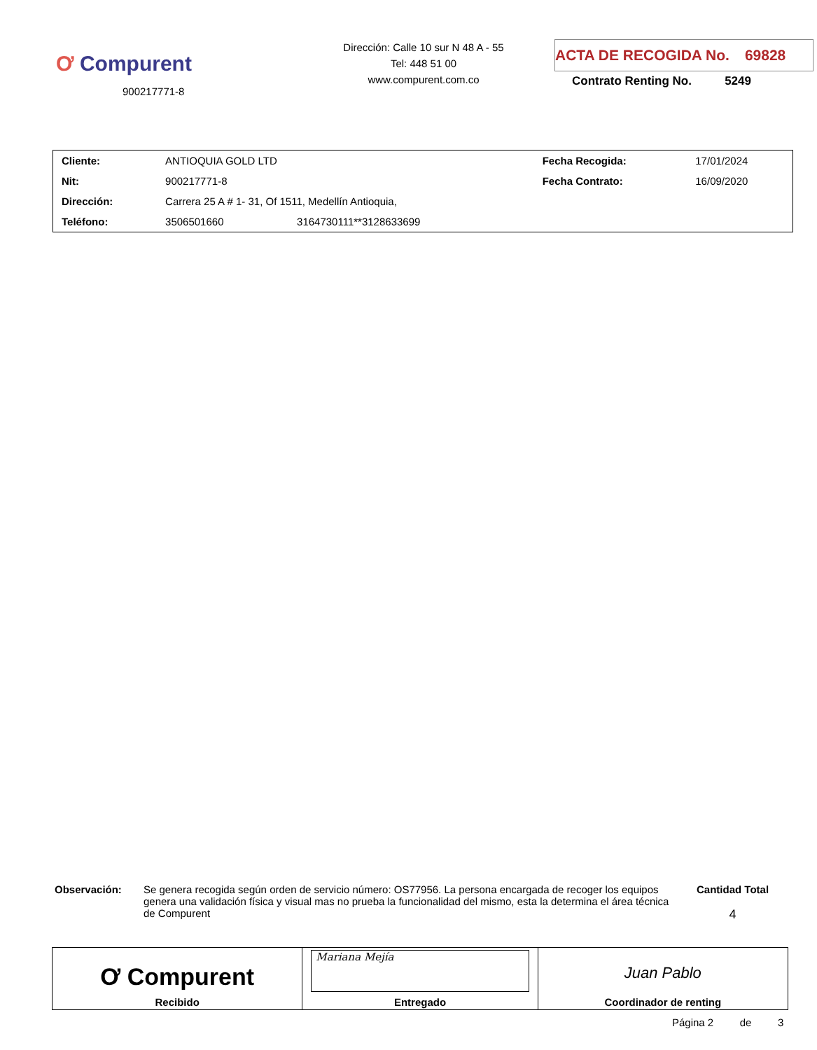Ơ Compurent
900217771-8
Dirección: Calle 10 sur N 48 A - 55
Tel: 448 51 00
www.compurent.com.co
ACTA DE RECOGIDA No. 69828
Contrato Renting No. 5249
| Cliente: | ANTIOQUIA GOLD LTD | | Fecha Recogida: | 17/01/2024 |
| Nit: | 900217771-8 | | Fecha Contrato: | 16/09/2020 |
| Dirección: | Carrera 25 A # 1- 31, Of 1511, Medellín Antioquia, | | | |
| Teléfono: | 3506501660 | 3164730111**3128633699 | | |
Observación:
Se genera recogida según orden de servicio número: OS77956. La persona encargada de recoger los equipos genera una validación física y visual mas no prueba la funcionalidad del mismo, esta la determina el área técnica de Compurent
Cantidad Total
4
| Ơ Compurent Recibido | Mariana Mejía Entregado | Juan Pablo Coordinador de renting |
Página 2 de 3